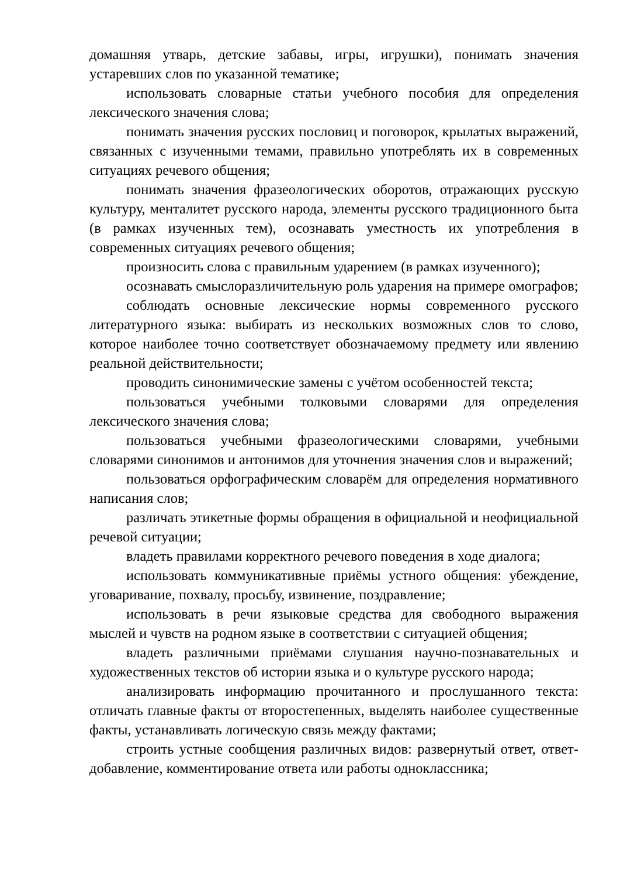домашняя утварь, детские забавы, игры, игрушки), понимать значения устаревших слов по указанной тематике;
использовать словарные статьи учебного пособия для определения лексического значения слова;
понимать значения русских пословиц и поговорок, крылатых выражений, связанных с изученными темами, правильно употреблять их в современных ситуациях речевого общения;
понимать значения фразеологических оборотов, отражающих русскую культуру, менталитет русского народа, элементы русского традиционного быта (в рамках изученных тем), осознавать уместность их употребления в современных ситуациях речевого общения;
произносить слова с правильным ударением (в рамках изученного);
осознавать смыслоразличительную роль ударения на примере омографов;
соблюдать основные лексические нормы современного русского литературного языка: выбирать из нескольких возможных слов то слово, которое наиболее точно соответствует обозначаемому предмету или явлению реальной действительности;
проводить синонимические замены с учётом особенностей текста;
пользоваться учебными толковыми словарями для определения лексического значения слова;
пользоваться учебными фразеологическими словарями, учебными словарями синонимов и антонимов для уточнения значения слов и выражений;
пользоваться орфографическим словарём для определения нормативного написания слов;
различать этикетные формы обращения в официальной и неофициальной речевой ситуации;
владеть правилами корректного речевого поведения в ходе диалога;
использовать коммуникативные приёмы устного общения: убеждение, уговаривание, похвалу, просьбу, извинение, поздравление;
использовать в речи языковые средства для свободного выражения мыслей и чувств на родном языке в соответствии с ситуацией общения;
владеть различными приёмами слушания научно-познавательных и художественных текстов об истории языка и о культуре русского народа;
анализировать информацию прочитанного и прослушанного текста: отличать главные факты от второстепенных, выделять наиболее существенные факты, устанавливать логическую связь между фактами;
строить устные сообщения различных видов: развернутый ответ, ответ-добавление, комментирование ответа или работы одноклассника;